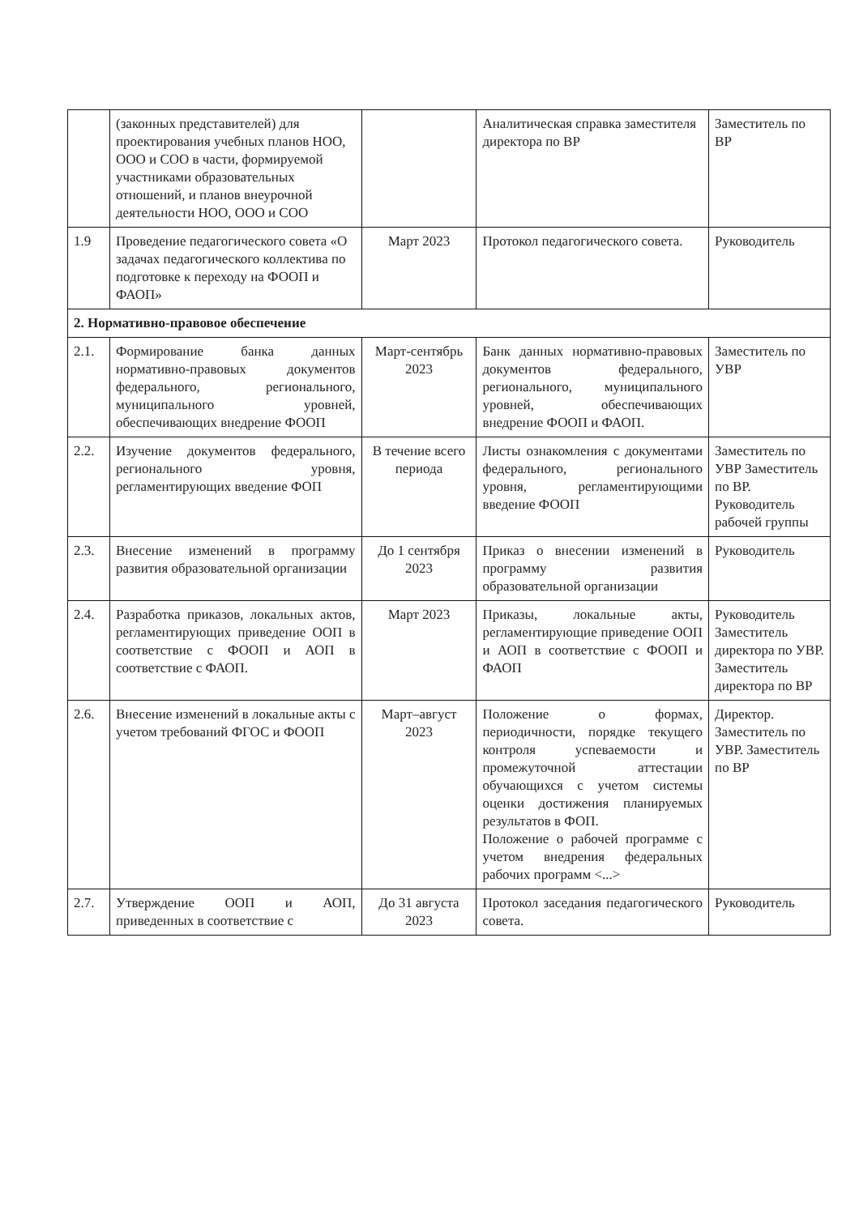| | (законных представителей) для проектирования учебных планов НОО, ООО и СОО в части, формируемой участниками образовательных отношений, и планов внеурочной деятельности НОО, ООО и СОО | | Аналитическая справка заместителя директора по ВР | Заместитель по ВР |
| 1.9 | Проведение педагогического совета «О задачах педагогического коллектива по подготовке к переходу на ФООП и ФАОП» | Март 2023 | Протокол педагогического совета. | Руководитель |
| 2. Нормативно-правовое обеспечение | | | | |
| 2.1. | Формирование банка данных нормативно-правовых документов федерального, регионального, муниципального уровней, обеспечивающих внедрение ФООП | Март-сентябрь 2023 | Банк данных нормативно-правовых документов федерального, регионального, муниципального уровней, обеспечивающих внедрение ФООП и ФАОП. | Заместитель по УВР |
| 2.2. | Изучение документов федерального, регионального уровня, регламентирующих введение ФОП | В течение всего периода | Листы ознакомления с документами федерального, регионального уровня, регламентирующими введение ФООП | Заместитель по УВР Заместитель по ВР. Руководитель рабочей группы |
| 2.3. | Внесение изменений в программу развития образовательной организации | До 1 сентября 2023 | Приказ о внесении изменений в программу развития образовательной организации | Руководитель |
| 2.4. | Разработка приказов, локальных актов, регламентирующих приведение ООП в соответствие с ФООП и АОП в соответствие с ФАОП. | Март 2023 | Приказы, локальные акты, регламентирующие приведение ООП и АОП в соответствие с ФООП и ФАОП | Руководитель Заместитель директора по УВР. Заместитель директора по ВР |
| 2.6. | Внесение изменений в локальные акты с учетом требований ФГОС и ФООП | Март–август 2023 | Положение о формах, периодичности, порядке текущего контроля успеваемости и промежуточной аттестации обучающихся с учетом системы оценки достижения планируемых результатов в ФОП. Положение о рабочей программе с учетом внедрения федеральных рабочих программ <...> | Директор. Заместитель по УВР. Заместитель по ВР |
| 2.7. | Утверждение ООП и АОП, приведенных в соответствие с | До 31 августа 2023 | Протокол заседания педагогического совета. | Руководитель |